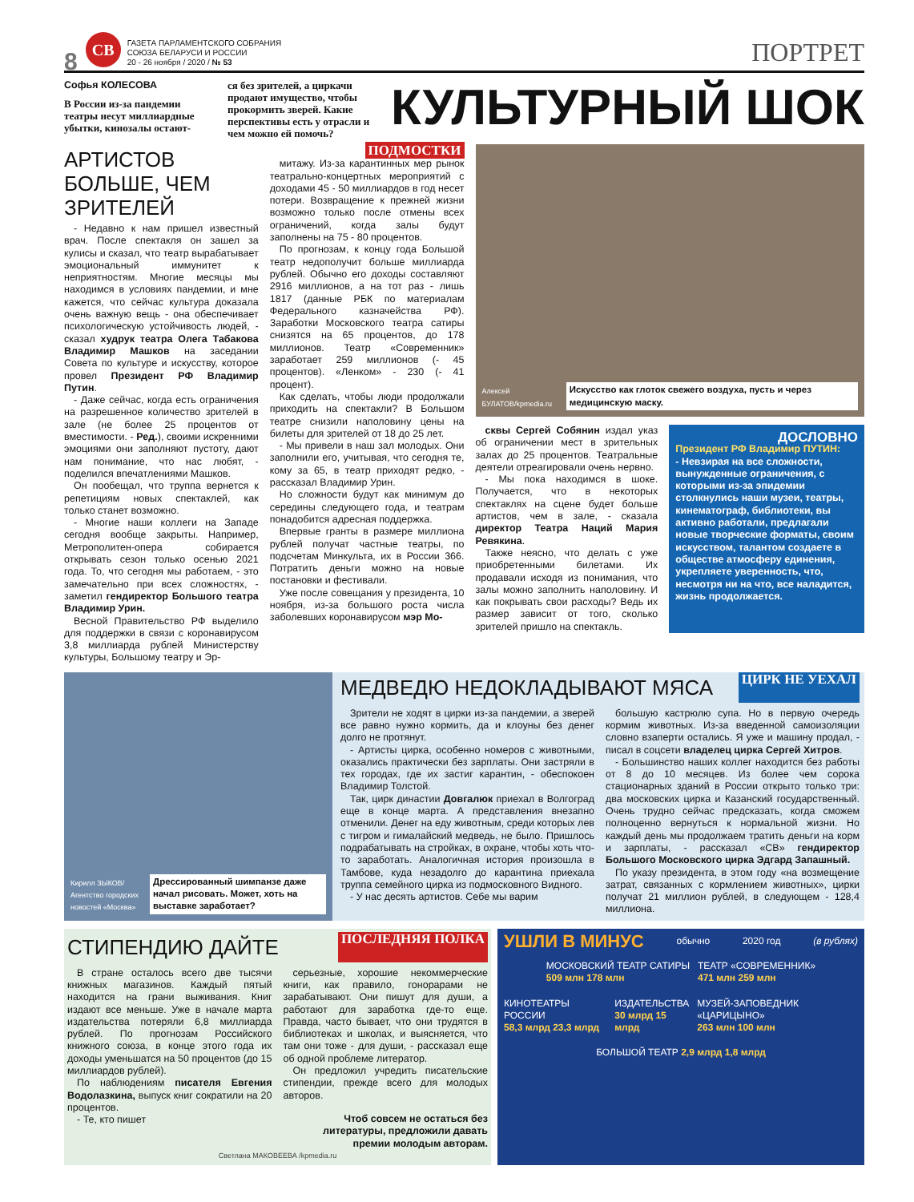8 СВ
ГАЗЕТА ПАРЛАМЕНТСКОГО СОБРАНИЯ
СОЮЗА БЕЛАРУСИ И РОССИИ
20 - 26 ноября / 2020 / № 53
ПОРТРЕТ
Софья КОЛЕСОВА
В России из-за пандемии театры несут миллиардные убытки, кинозалы остают-
ся без зрителей, а циркачи продают имущество, чтобы прокормить зверей. Какие перспективы есть у отрасли и чем можно ей помочь?
КУЛЬТУРНЫЙ ШОК
АРТИСТОВ БОЛЬШЕ, ЧЕМ ЗРИТЕЛЕЙ
- Недавно к нам пришел известный врач. После спектакля он зашел за кулисы и сказал, что театр вырабатывает эмоциональный иммунитет к неприятностям. Многие месяцы мы находимся в условиях пандемии, и мне кажется, что сейчас культура доказала очень важную вещь - она обеспечивает психологическую устойчивость людей, - сказал худрук театра Олега Табакова Владимир Машков на заседании Совета по культуре и искусству, которое провел Президент РФ Владимир Путин.
- Даже сейчас, когда есть ограничения на разрешенное количество зрителей в зале (не более 25 процентов от вместимости. - Ред.), своими искренними эмоциями они заполняют пустоту, дают нам понимание, что нас любят, - поделился впечатлениями Машков.
Он пообещал, что труппа вернется к репетициям новых спектаклей, как только станет возможно.
- Многие наши коллеги на Западе сегодня вообще закрыты. Например, Метрополитен-опера собирается открывать сезон только осенью 2021 года. То, что сегодня мы работаем, - это замечательно при всех сложностях, - заметил гендиректор Большого театра Владимир Урин.
Весной Правительство РФ выделило для поддержки в связи с коронавирусом 3,8 миллиарда рублей Министерству культуры, Большому театру и Эр-
ПОДМОСТКИ
митажу. Из-за карантинных мер рынок театрально-концертных мероприятий с доходами 45 - 50 миллиардов в год несет потери. Возвращение к прежней жизни возможно только после отмены всех ограничений, когда залы будут заполнены на 75 - 80 процентов.
По прогнозам, к концу года Большой театр недополучит больше миллиарда рублей. Обычно его доходы составляют 2916 миллионов, а на тот раз - лишь 1817 (данные РБК по материалам Федерального казначейства РФ). Заработки Московского театра сатиры снизятся на 65 процентов, до 178 миллионов. Театр «Современник» заработает 259 миллионов (- 45 процентов). «Ленком» - 230 (- 41 процент).
Как сделать, чтобы люди продолжали приходить на спектакли? В Большом театре снизили наполовину цены на билеты для зрителей от 18 до 25 лет.
- Мы привели в наш зал молодых. Они заполнили его, учитывая, что сегодня те, кому за 65, в театр приходят редко, - рассказал Владимир Урин.
Но сложности будут как минимум до середины следующего года, и театрам понадобится адресная поддержка.
Впервые гранты в размере миллиона рублей получат частные театры, по подсчетам Минкульта, их в России 366. Потратить деньги можно на новые постановки и фестивали.
Уже после совещания у президента, 10 ноября, из-за большого роста числа заболевших коронавирусом мэр Мо-
Алексей БУЛАТОВ/kpmedia.ru Искусство как глоток свежего воздуха, пусть и через медицинскую маску.
сквы Сергей Собянин издал указ об ограничении мест в зрительных залах до 25 процентов. Театральные деятели отреагировали очень нервно.
- Мы пока находимся в шоке. Получается, что в некоторых спектаклях на сцене будет больше артистов, чем в зале, - сказала директор Театра Наций Мария Ревякина.
Также неясно, что делать с уже приобретенными билетами. Их продавали исходя из понимания, что залы можно заполнить наполовину. И как покрывать свои расходы? Ведь их размер зависит от того, сколько зрителей пришло на спектакль.
ДОСЛОВНО
Президент РФ Владимир ПУТИН:
- Невзирая на все сложности, вынужденные ограничения, с которыми из-за эпидемии столкнулись наши музеи, театры, кинематограф, библиотеки, вы активно работали, предлагали новые творческие форматы, своим искусством, талантом создаете в обществе атмосферу единения, укрепляете уверенность, что, несмотря ни на что, все наладится, жизнь продолжается.
Кирилл ЗЫКОВ/Агентство городских новостей «Москва» Дрессированный шимпанзе даже начал рисовать. Может, хоть на выставке заработает?
МЕДВЕДЮ НЕДОКЛАДЫВАЮТ МЯСА
ЦИРК НЕ УЕХАЛ
Зрители не ходят в цирки из-за пандемии, а зверей все равно нужно кормить, да и клоуны без денег долго не протянут.
- Артисты цирка, особенно номеров с животными, оказались практически без зарплаты. Они застряли в тех городах, где их застиг карантин, - обеспокоен Владимир Толстой.
Так, цирк династии Довгалюк приехал в Волгоград еще в конце марта. А представления внезапно отменили. Денег на еду животным, среди которых лев с тигром и гималайский медведь, не было. Пришлось подрабатывать на стройках, в охране, чтобы хоть что-то заработать. Аналогичная история произошла в Тамбове, куда незадолго до карантина приехала труппа семейного цирка из подмосковного Видного.
- У нас десять артистов. Себе мы варим
большую кастрюлю супа. Но в первую очередь кормим животных. Из-за введенной самоизоляции словно взаперти остались. Я уже и машину продал, - писал в соцсети владелец цирка Сергей Хитров.
- Большинство наших коллег находится без работы от 8 до 10 месяцев. Из более чем сорока стационарных зданий в России открыто только три: два московских цирка и Казанский государственный. Очень трудно сейчас предсказать, когда сможем полноценно вернуться к нормальной жизни. Но каждый день мы продолжаем тратить деньги на корм и зарплаты, - рассказал «СВ» гендиректор Большого Московского цирка Эдгард Запашный.
По указу президента, в этом году «на возмещение затрат, связанных с кормлением животных», цирки получат 21 миллион рублей, в следующем - 128,4 миллиона.
СТИПЕНДИЮ ДАЙТЕ
ПОСЛЕДНЯЯ ПОЛКА
В стране осталось всего две тысячи книжных магазинов. Каждый пятый находится на грани выживания. Книг издают все меньше. Уже в начале марта издательства потеряли 6,8 миллиарда рублей. По прогнозам Российского книжного союза, в конце этого года их доходы уменьшатся на 50 процентов (до 15 миллиардов рублей).
По наблюдениям писателя Евгения Водолазкина, выпуск книг сократили на 20 процентов.
- Те, кто пишет
серьезные, хорошие некоммерческие книги, как правило, гонорарами не зарабатывают. Они пишут для души, а работают для заработка где-то еще. Правда, часто бывает, что они трудятся в библиотеках и школах, и выясняется, что там они тоже - для души, - рассказал еще об одной проблеме литератор.
Он предложил учредить писательские стипендии, прежде всего для молодых авторов.
Чтоб совсем не остаться без литературы, предложили давать премии молодым авторам.
Светлана МАКОВЕЕВА /kpmedia.ru
УШЛИ В МИНУС обычно 2020 год (в рублях)
МОСКОВСКИЙ ТЕАТР САТИРЫ
509 млн 178 млн
ТЕАТР «СОВРЕМЕННИК»
471 млн 259 млн
КИНОТЕАТРЫ РОССИИ
58,3 млрд 23,3 млрд
ИЗДАТЕЛЬСТВА
30 млрд 15 млрд
МУЗЕЙ-ЗАПОВЕДНИК «ЦАРИЦЫНО»
263 млн 100 млн
БОЛЬШОЙ ТЕАТР 2,9 млрд 1,8 млрд